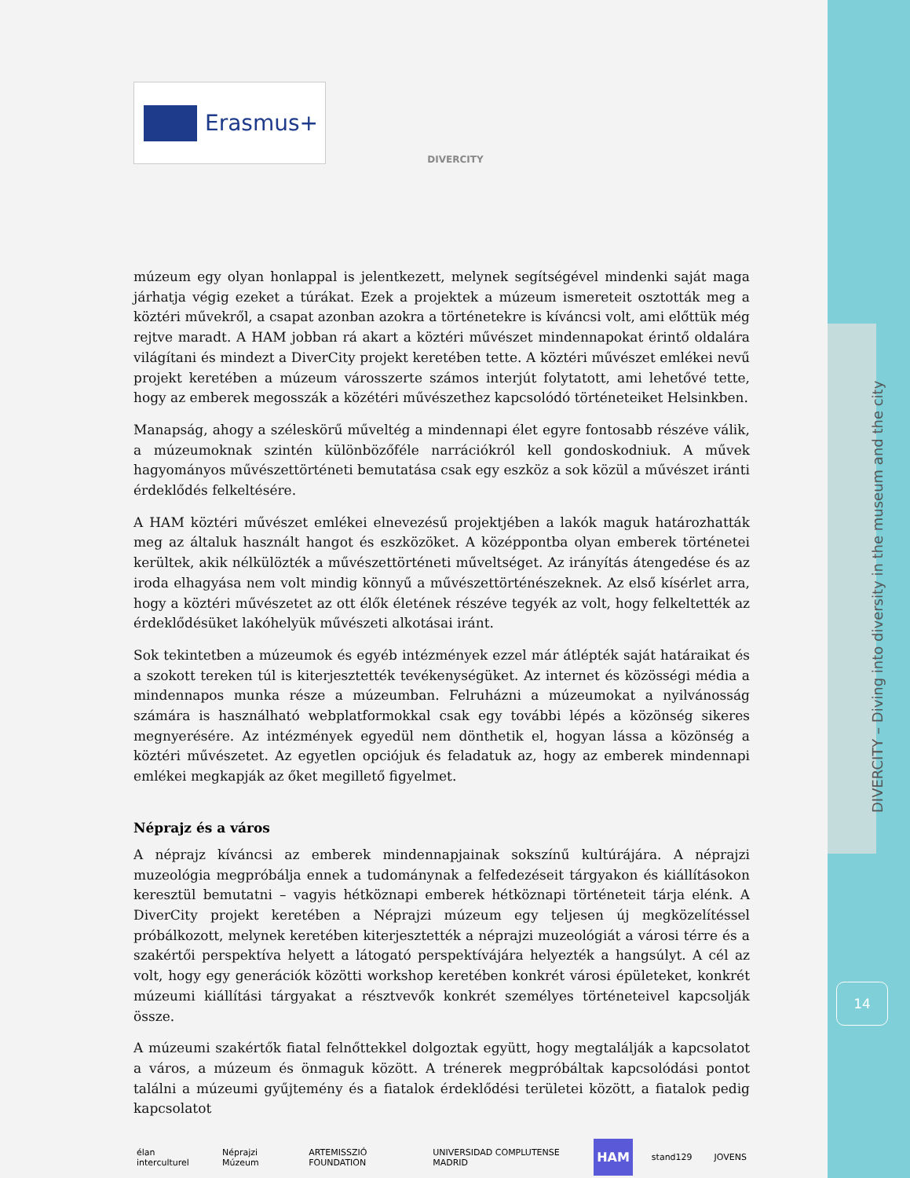DIVERCITY – Diving into diversity in the museum and the city
14
Erasmus+
DIVERCITY
múzeum egy olyan honlappal is jelentkezett, melynek segítségével mindenki saját maga járhatja végig ezeket a túrákat. Ezek a projektek a múzeum ismereteit osztották meg a köztéri művekről, a csapat azonban azokra a történetekre is kíváncsi volt, ami előttük még rejtve maradt. A HAM jobban rá akart a köztéri művészet mindennapokat érintő oldalára világítani és mindezt a DiverCity projekt keretében tette. A köztéri művészet emlékei nevű projekt keretében a múzeum városszerte számos interjút folytatott, ami lehetővé tette, hogy az emberek megosszák a közétéri művészethez kapcsolódó történeteiket Helsinkben.
Manapság, ahogy a széleskörű műveltég a mindennapi élet egyre fontosabb részéve válik, a múzeumoknak szintén különbözőféle narrációkról kell gondoskodniuk. A művek hagyományos művészettörténeti bemutatása csak egy eszköz a sok közül a művészet iránti érdeklődés felkeltésére.
A HAM köztéri művészet emlékei elnevezésű projektjében a lakók maguk határozhatták meg az általuk használt hangot és eszközöket. A középpontba olyan emberek történetei kerültek, akik nélkülözték a művészettörténeti műveltséget. Az irányítás átengedése és az iroda elhagyása nem volt mindig könnyű a művészettörténészeknek. Az első kísérlet arra, hogy a köztéri művészetet az ott élők életének részéve tegyék az volt, hogy felkeltették az érdeklődésüket lakóhelyük művészeti alkotásai iránt.
Sok tekintetben a múzeumok és egyéb intézmények ezzel már átlépték saját határaikat és a szokott tereken túl is kiterjesztették tevékenységüket. Az internet és közösségi média a mindennapos munka része a múzeumban. Felruházni a múzeumokat a nyilvánosság számára is használható webplatformokkal csak egy további lépés a közönség sikeres megnyerésére. Az intézmények egyedül nem dönthetik el, hogyan lássa a közönség a köztéri művészetet. Az egyetlen opciójuk és feladatuk az, hogy az emberek mindennapi emlékei megkapják az őket megillető figyelmet.
Néprajz és a város
A néprajz kíváncsi az emberek mindennapjainak sokszínű kultúrájára. A néprajzi muzeológia megpróbálja ennek a tudománynak a felfedezéseit tárgyakon és kiállításokon keresztül bemutatni – vagyis hétköznapi emberek hétköznapi történeteit tárja elénk. A DiverCity projekt keretében a Néprajzi múzeum egy teljesen új megközelítéssel próbálkozott, melynek keretében kiterjesztették a néprajzi muzeológiát a városi térre és a szakértői perspektíva helyett a látogató perspektívájára helyezték a hangsúlyt. A cél az volt, hogy egy generációk közötti workshop keretében konkrét városi épületeket, konkrét múzeumi kiállítási tárgyakat a résztvevők konkrét személyes történeteivel kapcsolják össze.
A múzeumi szakértők fiatal felnőttekkel dolgoztak együtt, hogy megtalálják a kapcsolatot a város, a múzeum és önmaguk között. A trénerek megpróbáltak kapcsolódási pontot találni a múzeumi gyűjtemény és a fiatalok érdeklődési területei között, a fiatalok pedig kapcsolatot
élan interculturel Néprajzi Múzeum ARTEMISSZIÓ FOUNDATION UNIVERSIDAD COMPLUTENSE MADRID HAM stand129 JOVENS